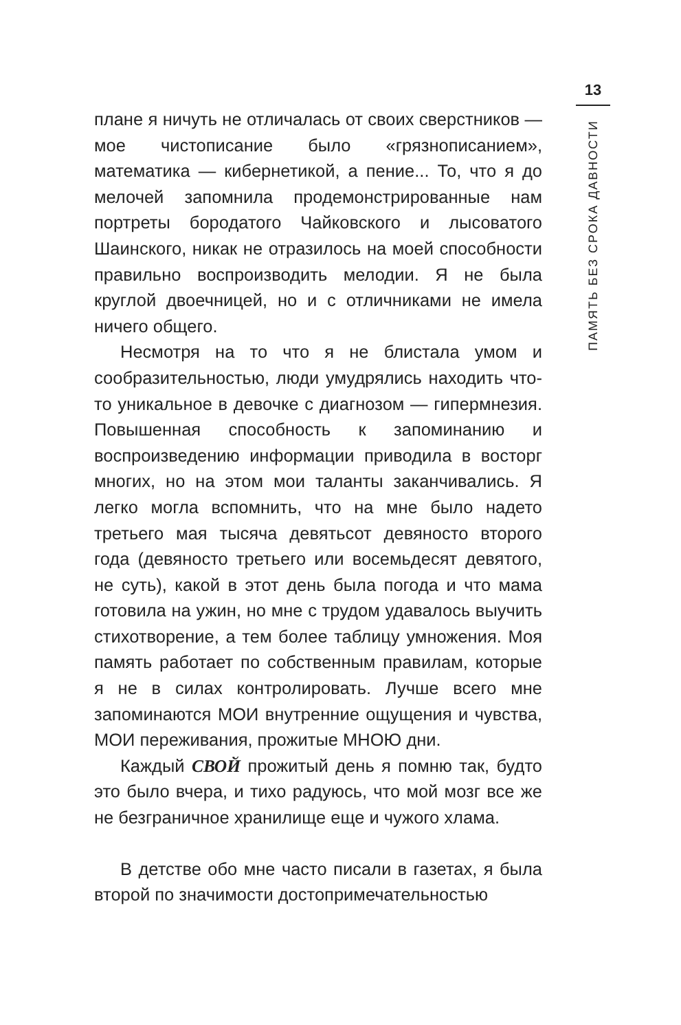13
ПАМЯТЬ БЕЗ СРОКА ДАВНОСТИ
плане я ничуть не отличалась от своих сверстников — мое чистописание было «грязнописанием», математика — кибернетикой, а пение... То, что я до мелочей запомнила продемонстрированные нам портреты бородатого Чайковского и лысоватого Шаинского, никак не отразилось на моей способности правильно воспроизводить мелодии. Я не была круглой двоечницей, но и с отличниками не имела ничего общего.
Несмотря на то что я не блистала умом и сообразительностью, люди умудрялись находить что-то уникальное в девочке с диагнозом — гипермнезия. Повышенная способность к запоминанию и воспроизведению информации приводила в восторг многих, но на этом мои таланты заканчивались. Я легко могла вспомнить, что на мне было надето третьего мая тысяча девятьсот девяносто второго года (девяносто третьего или восемьдесят девятого, не суть), какой в этот день была погода и что мама готовила на ужин, но мне с трудом удавалось выучить стихотворение, а тем более таблицу умножения. Моя память работает по собственным правилам, которые я не в силах контролировать. Лучше всего мне запоминаются МОИ внутренние ощущения и чувства, МОИ переживания, прожитые МНОЮ дни.
Каждый СВОЙ прожитый день я помню так, будто это было вчера, и тихо радуюсь, что мой мозг все же не безграничное хранилище еще и чужого хлама.
В детстве обо мне часто писали в газетах, я была второй по значимости достопримечательностью